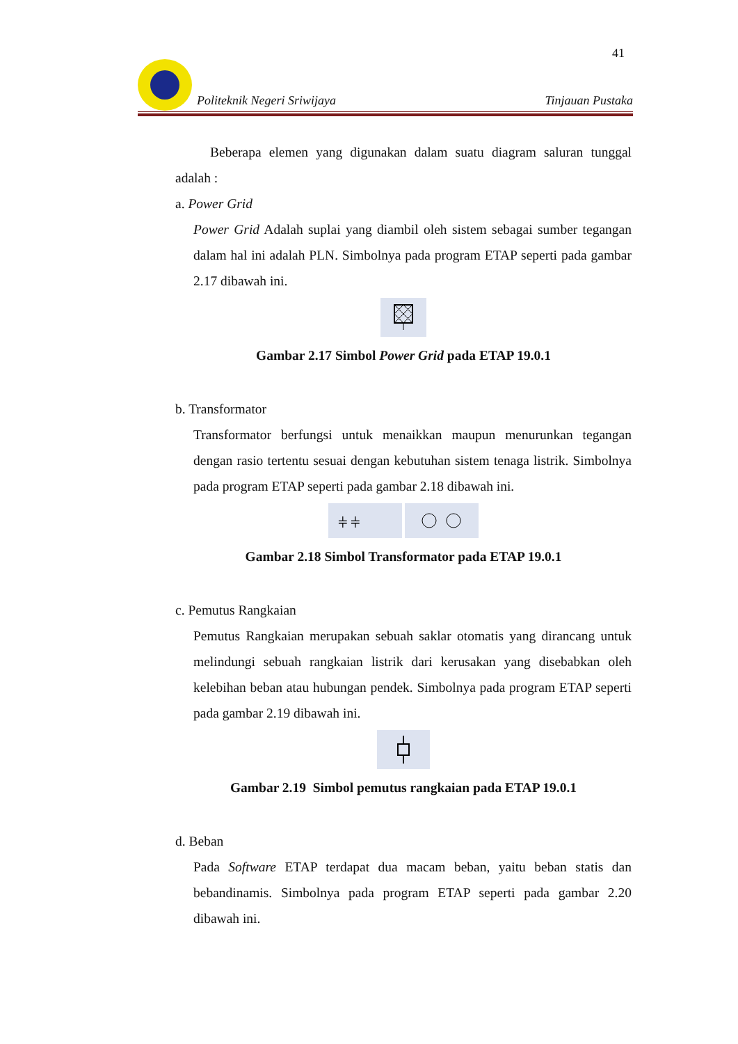41
Politeknik Negeri Sriwijaya Tinjauan Pustaka
Beberapa elemen yang digunakan dalam suatu diagram saluran tunggal adalah :
a. Power Grid
Power Grid Adalah suplai yang diambil oleh sistem sebagai sumber tegangan dalam hal ini adalah PLN. Simbolnya pada program ETAP seperti pada gambar 2.17 dibawah ini.
Gambar 2.17 Simbol Power Grid pada ETAP 19.0.1
b. Transformator
Transformator berfungsi untuk menaikkan maupun menurunkan tegangan dengan rasio tertentu sesuai dengan kebutuhan sistem tenaga listrik. Simbolnya pada program ETAP seperti pada gambar 2.18 dibawah ini.
⫩ ⫩
Gambar 2.18 Simbol Transformator pada ETAP 19.0.1
c. Pemutus Rangkaian
Pemutus Rangkaian merupakan sebuah saklar otomatis yang dirancang untuk melindungi sebuah rangkaian listrik dari kerusakan yang disebabkan oleh kelebihan beban atau hubungan pendek. Simbolnya pada program ETAP seperti pada gambar 2.19 dibawah ini.
Gambar 2.19 Simbol pemutus rangkaian pada ETAP 19.0.1
d. Beban
Pada Software ETAP terdapat dua macam beban, yaitu beban statis dan bebandinamis. Simbolnya pada program ETAP seperti pada gambar 2.20 dibawah ini.